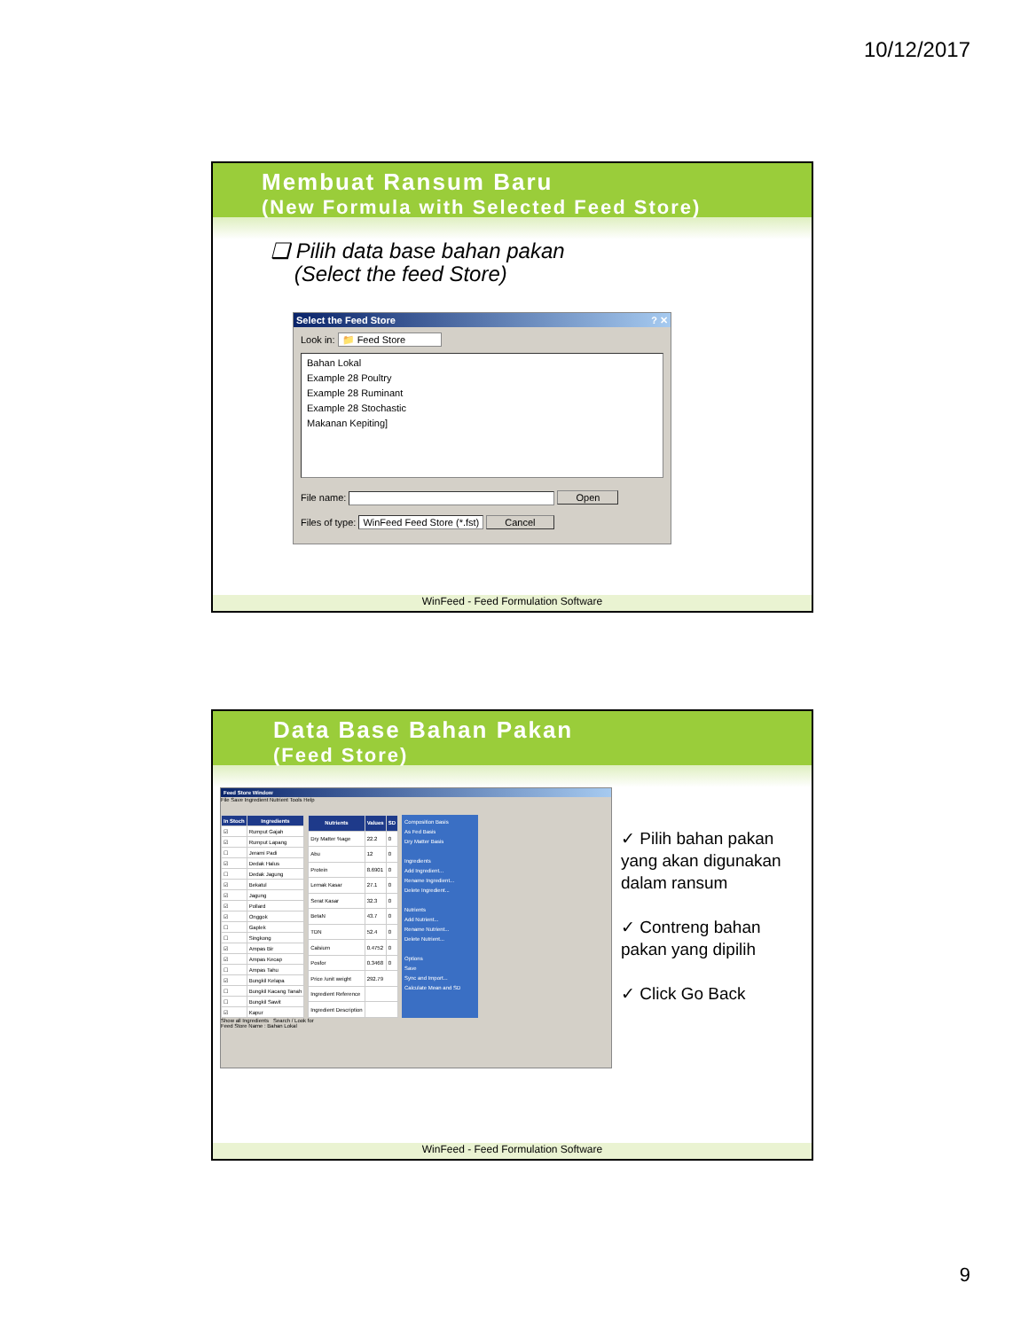10/12/2017
Membuat Ransum Baru
(New Formula with Selected Feed Store)
❑ Pilih data base bahan pakan
(Select the feed Store)
Select the Feed Store ? ✕
Look in: 📁 Feed Store
Bahan Lokal
Example 28 Poultry
Example 28 Ruminant
Example 28 Stochastic
Makanan Kepiting]
File name: Open
Files of type: WinFeed Feed Store (*.fst) Cancel
WinFeed - Feed Formulation Software
Data Base Bahan Pakan
(Feed Store)
Feed Store Window
File Save Ingredient Nutrient Tools Help
| In Stoch | Ingredients |
| --- | --- |
| ☑ | Rumput Gajah |
| ☑ | Rumput Lapang |
| ☐ | Jerami Padi |
| ☑ | Dedak Halus |
| ☐ | Dedak Jagung |
| ☑ | Bekatul |
| ☑ | Jagung |
| ☑ | Pollard |
| ☑ | Onggok |
| ☐ | Gaplek |
| ☐ | Singkong |
| ☑ | Ampas Bir |
| ☑ | Ampas Kecap |
| ☐ | Ampas Tahu |
| ☑ | Bungkil Kelapa |
| ☐ | Bungkil Kacang Tanah |
| ☐ | Bungkil Sawit |
| ☑ | Kapur |
| Nutrients | Values | SD |
| --- | --- | --- |
| Dry Matter %age | 22.2 | 0 |
| Abu | 12 | 0 |
| Protein | 8.6901 | 0 |
| Lemak Kasar | 27.1 | 0 |
| Serat Kasar | 32.3 | 0 |
| BetaN | 43.7 | 0 |
| TDN | 52.4 | 0 |
| Calsium | 0.4752 | 0 |
| Posfor | 0.3468 | 0 |
| Price /unit weight | 292.79 | |
| Ingredient Reference | | |
| Ingredient Description | | |
Composition Basis
As Fed Basis
Dry Matter Basis
Ingredients
Add Ingredient...
Rename Ingredient...
Delete Ingredient...
Nutrients
Add Nutrient...
Rename Nutrient...
Delete Nutrient...
Options
Save
Sync and Import...
Calculate Mean and SD
Show all Ingredients Search / Look for
Feed Store Name : Bahan Lokal
✓ Pilih bahan pakan yang akan digunakan dalam ransum
✓ Contreng bahan pakan yang dipilih
✓ Click Go Back
WinFeed - Feed Formulation Software
9